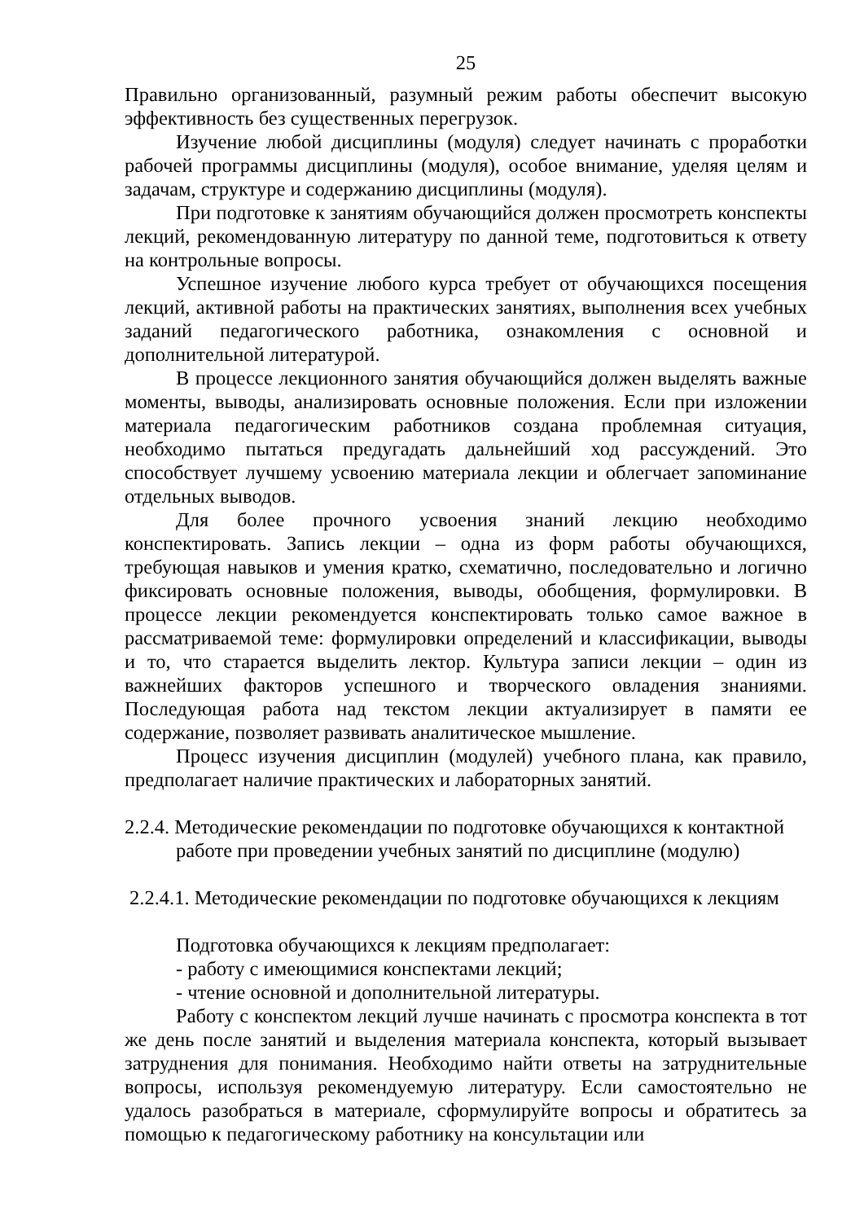25
Правильно организованный, разумный режим работы обеспечит высокую эффективность без существенных перегрузок.
Изучение любой дисциплины (модуля) следует начинать с проработки рабочей программы дисциплины (модуля), особое внимание, уделяя целям и задачам, структуре и содержанию дисциплины (модуля).
При подготовке к занятиям обучающийся должен просмотреть конспекты лекций, рекомендованную литературу по данной теме, подготовиться к ответу на контрольные вопросы.
Успешное изучение любого курса требует от обучающихся посещения лекций, активной работы на практических занятиях, выполнения всех учебных заданий педагогического работника, ознакомления с основной и дополнительной литературой.
В процессе лекционного занятия обучающийся должен выделять важные моменты, выводы, анализировать основные положения. Если при изложении материала педагогическим работников создана проблемная ситуация, необходимо пытаться предугадать дальнейший ход рассуждений. Это способствует лучшему усвоению материала лекции и облегчает запоминание отдельных выводов.
Для более прочного усвоения знаний лекцию необходимо конспектировать. Запись лекции – одна из форм работы обучающихся, требующая навыков и умения кратко, схематично, последовательно и логично фиксировать основные положения, выводы, обобщения, формулировки. В процессе лекции рекомендуется конспектировать только самое важное в рассматриваемой теме: формулировки определений и классификации, выводы и то, что старается выделить лектор. Культура записи лекции – один из важнейших факторов успешного и творческого овладения знаниями. Последующая работа над текстом лекции актуализирует в памяти ее содержание, позволяет развивать аналитическое мышление.
Процесс изучения дисциплин (модулей) учебного плана, как правило, предполагает наличие практических и лабораторных занятий.
2.2.4. Методические рекомендации по подготовке обучающихся к контактной работе при проведении учебных занятий по дисциплине (модулю)
2.2.4.1. Методические рекомендации по подготовке обучающихся к лекциям
Подготовка обучающихся к лекциям предполагает:
- работу с имеющимися конспектами лекций;
- чтение основной и дополнительной литературы.
Работу с конспектом лекций лучше начинать с просмотра конспекта в тот же день после занятий и выделения материала конспекта, который вызывает затруднения для понимания. Необходимо найти ответы на затруднительные вопросы, используя рекомендуемую литературу. Если самостоятельно не удалось разобраться в материале, сформулируйте вопросы и обратитесь за помощью к педагогическому работнику на консультации или